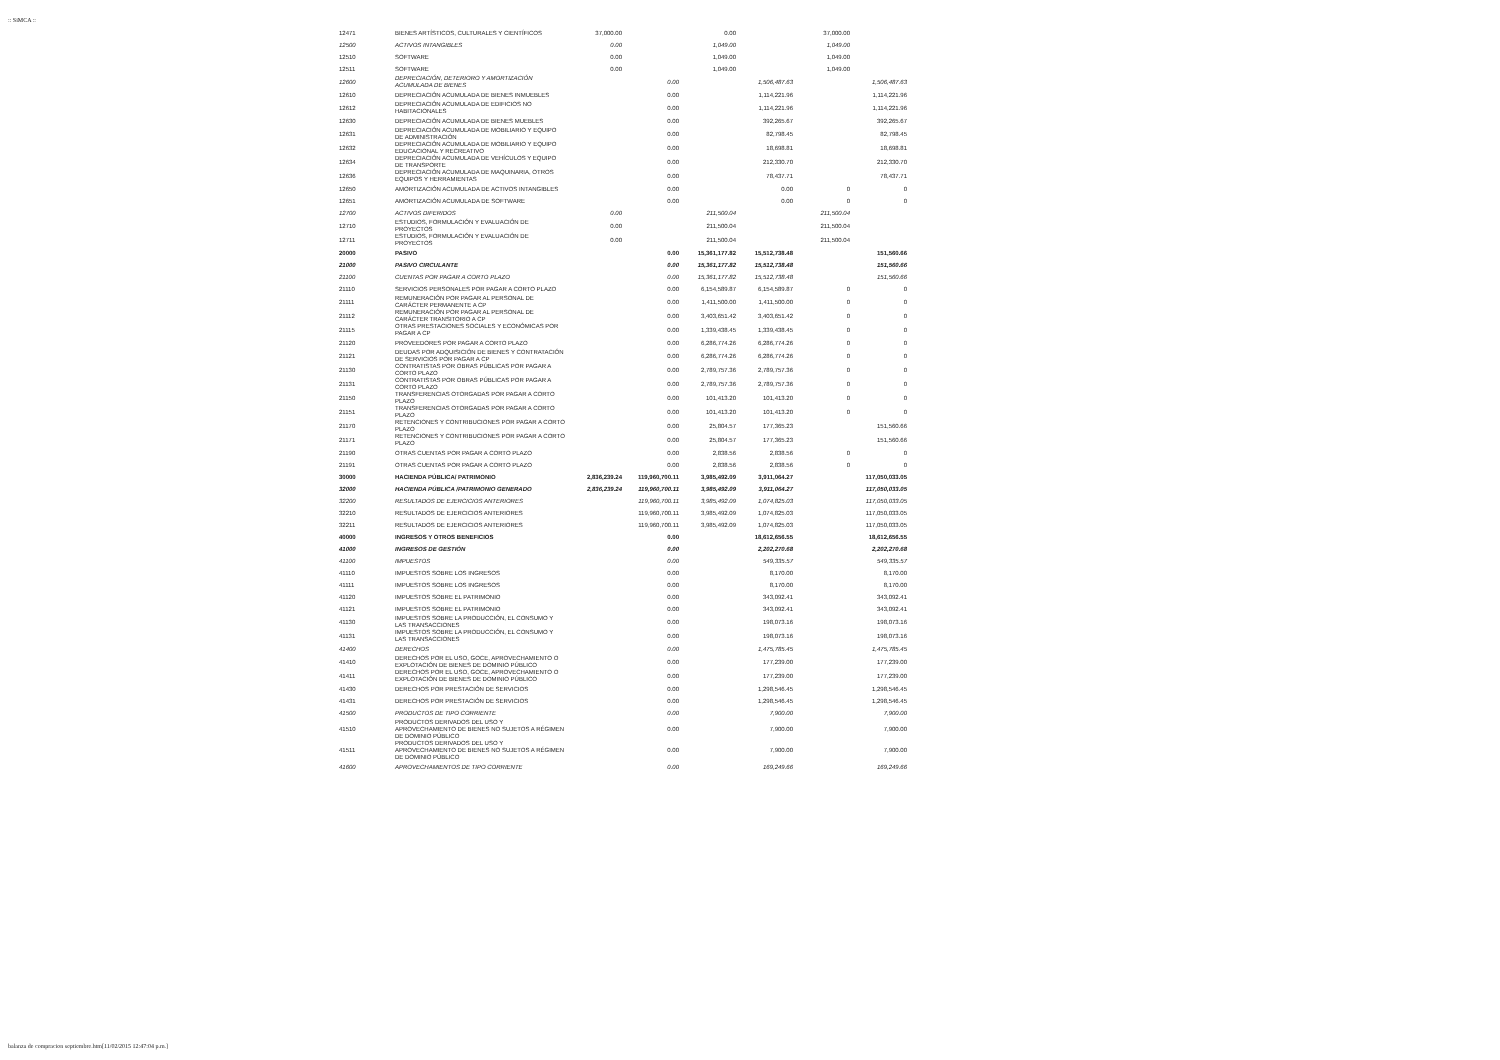:: SiMCA ::
| 12471 | BIENES ARTÍSTICOS, CULTURALES Y CIENTÍFICOS | 37,000.00 | | 0.00 | | 37,000.00 | |
| 12500 | ACTIVOS INTANGIBLES | 0.00 | | 1,049.00 | | 1,049.00 | |
| 12510 | SOFTWARE | 0.00 | | 1,049.00 | | 1,049.00 | |
| 12511 | SOFTWARE | 0.00 | | 1,049.00 | | 1,049.00 | |
| 12600 | DEPRECIACIÓN, DETERIORO Y AMORTIZACIÓN ACUMULADA DE BIENES | | 0.00 | | 1,506,487.63 | | 1,506,487.63 |
| 12610 | DEPRECIACIÓN ACUMULADA DE BIENES INMUEBLES | | 0.00 | | 1,114,221.96 | | 1,114,221.96 |
| 12612 | DEPRECIACIÓN ACUMULADA DE EDIFICIOS NO HABITACIONALES | | 0.00 | | 1,114,221.96 | | 1,114,221.96 |
| 12630 | DEPRECIACIÓN ACUMULADA DE BIENES MUEBLES | | 0.00 | | 392,265.67 | | 392,265.67 |
| 12631 | DEPRECIACIÓN ACUMULADA DE MOBILIARIO Y EQUIPO DE ADMINISTRACIÓN | | 0.00 | | 82,798.45 | | 82,798.45 |
| 12632 | DEPRECIACIÓN ACUMULADA DE MOBILIARIO Y EQUIPO EDUCACIONAL Y RECREATIVO | | 0.00 | | 18,698.81 | | 18,698.81 |
| 12634 | DEPRECIACIÓN ACUMULADA DE VEHÍCULOS Y EQUIPO DE TRANSPORTE | | 0.00 | | 212,330.70 | | 212,330.70 |
| 12636 | DEPRECIACIÓN ACUMULADA DE MAQUINARIA, OTROS EQUIPOS Y HERRAMIENTAS | | 0.00 | | 78,437.71 | | 78,437.71 |
| 12650 | AMORTIZACIÓN ACUMULADA DE ACTIVOS INTANGIBLES | | 0.00 | | 0.00 | 0 | 0 |
| 12651 | AMORTIZACIÓN ACUMULADA DE SOFTWARE | | 0.00 | | 0.00 | 0 | 0 |
| 12700 | ACTIVOS DIFERIDOS | 0.00 | | 211,500.04 | | 211,500.04 | |
| 12710 | ESTUDIOS, FORMULACIÓN Y EVALUACIÓN DE PROYECTOS | 0.00 | | 211,500.04 | | 211,500.04 | |
| 12711 | ESTUDIOS, FORMULACIÓN Y EVALUACIÓN DE PROYECTOS | 0.00 | | 211,500.04 | | 211,500.04 | |
| 20000 | PASIVO | | 0.00 | 15,361,177.82 | 15,512,738.48 | | 151,560.66 |
| 21000 | PASIVO CIRCULANTE | | 0.00 | 15,361,177.82 | 15,512,738.48 | | 151,560.66 |
| 21100 | CUENTAS POR PAGAR A CORTO PLAZO | | 0.00 | 15,361,177.82 | 15,512,738.48 | | 151,560.66 |
| 21110 | SERVICIOS PERSONALES POR PAGAR A CORTO PLAZO | | 0.00 | 6,154,589.87 | 6,154,589.87 | 0 | 0 |
| 21111 | REMUNERACIÓN POR PAGAR AL PERSONAL DE CARÁCTER PERMANENTE A CP | | 0.00 | 1,411,500.00 | 1,411,500.00 | 0 | 0 |
| 21112 | REMUNERACIÓN POR PAGAR AL PERSONAL DE CARÁCTER TRANSITORIO A CP | | 0.00 | 3,403,651.42 | 3,403,651.42 | 0 | 0 |
| 21115 | OTRAS PRESTACIONES SOCIALES Y ECONÓMICAS POR PAGAR A CP | | 0.00 | 1,339,438.45 | 1,339,438.45 | 0 | 0 |
| 21120 | PROVEEDORES POR PAGAR A CORTO PLAZO | | 0.00 | 6,286,774.26 | 6,286,774.26 | 0 | 0 |
| 21121 | DEUDAS POR ADQUISICIÓN DE BIENES Y CONTRATACIÓN DE SERVICIOS POR PAGAR A CP | | 0.00 | 6,286,774.26 | 6,286,774.26 | 0 | 0 |
| 21130 | CONTRATISTAS POR OBRAS PÚBLICAS POR PAGAR A CORTO PLAZO | | 0.00 | 2,789,757.36 | 2,789,757.36 | 0 | 0 |
| 21131 | CONTRATISTAS POR OBRAS PÚBLICAS POR PAGAR A CORTO PLAZO | | 0.00 | 2,789,757.36 | 2,789,757.36 | 0 | 0 |
| 21150 | TRANSFERENCIAS OTORGADAS POR PAGAR A CORTO PLAZO | | 0.00 | 101,413.20 | 101,413.20 | 0 | 0 |
| 21151 | TRANSFERENCIAS OTORGADAS POR PAGAR A CORTO PLAZO | | 0.00 | 101,413.20 | 101,413.20 | 0 | 0 |
| 21170 | RETENCIONES Y CONTRIBUCIONES POR PAGAR A CORTO PLAZO | | 0.00 | 25,804.57 | 177,365.23 | | 151,560.66 |
| 21171 | RETENCIONES Y CONTRIBUCIONES POR PAGAR A CORTO PLAZO | | 0.00 | 25,804.57 | 177,365.23 | | 151,560.66 |
| 21190 | OTRAS CUENTAS POR PAGAR A CORTO PLAZO | | 0.00 | 2,838.56 | 2,838.56 | 0 | 0 |
| 21191 | OTRAS CUENTAS POR PAGAR A CORTO PLAZO | | 0.00 | 2,838.56 | 2,838.56 | 0 | 0 |
| 30000 | HACIENDA PÚBLICA/ PATRIMONIO | 2,836,239.24 | 119,960,700.11 | 3,985,492.09 | 3,911,064.27 | | 117,050,033.05 |
| 32000 | HACIENDA PÚBLICA /PATRIMONIO GENERADO | 2,836,239.24 | 119,960,700.11 | 3,985,492.09 | 3,911,064.27 | | 117,050,033.05 |
| 32200 | RESULTADOS DE EJERCICIOS ANTERIORES | | 119,960,700.11 | 3,985,492.09 | 1,074,825.03 | | 117,050,033.05 |
| 32210 | RESULTADOS DE EJERCICIOS ANTERIORES | | 119,960,700.11 | 3,985,492.09 | 1,074,825.03 | | 117,050,033.05 |
| 32211 | RESULTADOS DE EJERCICIOS ANTERIORES | | 119,960,700.11 | 3,985,492.09 | 1,074,825.03 | | 117,050,033.05 |
| 40000 | INGRESOS Y OTROS BENEFICIOS | | 0.00 | | 18,612,656.55 | | 18,612,656.55 |
| 41000 | INGRESOS DE GESTIÓN | | 0.00 | | 2,202,270.68 | | 2,202,270.68 |
| 41100 | IMPUESTOS | | 0.00 | | 549,335.57 | | 549,335.57 |
| 41110 | IMPUESTOS SOBRE LOS INGRESOS | | 0.00 | | 8,170.00 | | 8,170.00 |
| 41111 | IMPUESTOS SOBRE LOS INGRESOS | | 0.00 | | 8,170.00 | | 8,170.00 |
| 41120 | IMPUESTOS SOBRE EL PATRIMONIO | | 0.00 | | 343,092.41 | | 343,092.41 |
| 41121 | IMPUESTOS SOBRE EL PATRIMONIO | | 0.00 | | 343,092.41 | | 343,092.41 |
| 41130 | IMPUESTOS SOBRE LA PRODUCCIÓN, EL CONSUMO Y LAS TRANSACCIONES | | 0.00 | | 198,073.16 | | 198,073.16 |
| 41131 | IMPUESTOS SOBRE LA PRODUCCIÓN, EL CONSUMO Y LAS TRANSACCIONES | | 0.00 | | 198,073.16 | | 198,073.16 |
| 41400 | DERECHOS | | 0.00 | | 1,475,785.45 | | 1,475,785.45 |
| 41410 | DERECHOS POR EL USO, GOCE, APROVECHAMIENTO O EXPLOTACIÓN DE BIENES DE DOMINIO PÚBLICO | | 0.00 | | 177,239.00 | | 177,239.00 |
| 41411 | DERECHOS POR EL USO, GOCE, APROVECHAMIENTO O EXPLOTACIÓN DE BIENES DE DOMINIO PÚBLICO | | 0.00 | | 177,239.00 | | 177,239.00 |
| 41430 | DERECHOS POR PRESTACIÓN DE SERVICIOS | | 0.00 | | 1,298,546.45 | | 1,298,546.45 |
| 41431 | DERECHOS POR PRESTACIÓN DE SERVICIOS | | 0.00 | | 1,298,546.45 | | 1,298,546.45 |
| 41500 | PRODUCTOS DE TIPO CORRIENTE | | 0.00 | | 7,900.00 | | 7,900.00 |
| 41510 | PRODUCTOS DERIVADOS DEL USO Y APROVECHAMIENTO DE BIENES NO SUJETOS A RÉGIMEN DE DOMINIO PÚBLICO | | 0.00 | | 7,900.00 | | 7,900.00 |
| 41511 | PRODUCTOS DERIVADOS DEL USO Y APROVECHAMIENTO DE BIENES NO SUJETOS A RÉGIMEN DE DOMINIO PÚBLICO | | 0.00 | | 7,900.00 | | 7,900.00 |
| 41600 | APROVECHAMIENTOS DE TIPO CORRIENTE | | 0.00 | | 169,249.66 | | 169,249.66 |
balanza de compracion septiembre.htm[11/02/2015 12:47:04 p.m.]